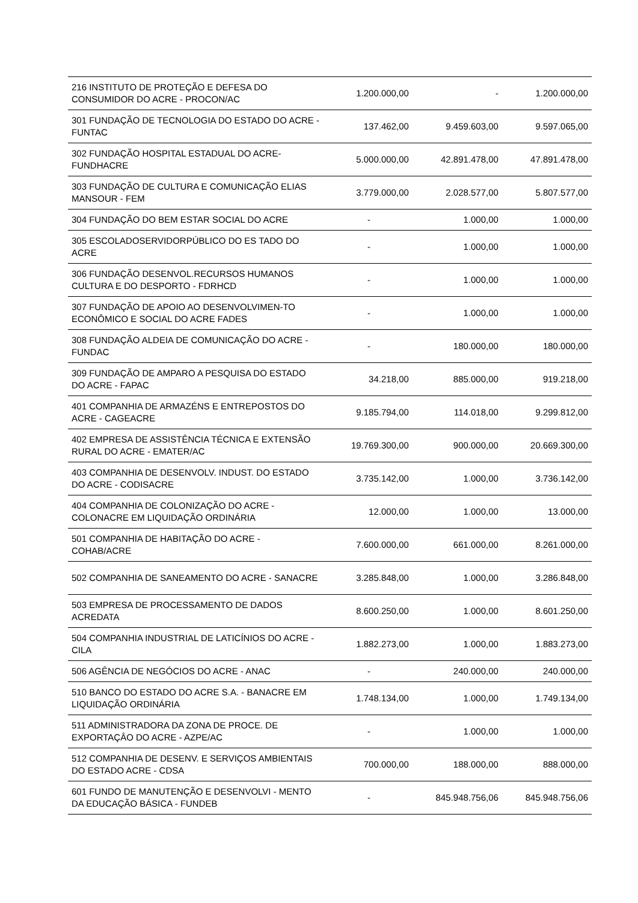| 216 INSTITUTO DE PROTEÇÃO E DEFESA DO CONSUMIDOR DO ACRE - PROCON/AC | 1.200.000,00 | - | 1.200.000,00 |
| 301 FUNDAÇÃO DE TECNOLOGIA DO ESTADO DO ACRE - FUNTAC | 137.462,00 | 9.459.603,00 | 9.597.065,00 |
| 302 FUNDAÇÃO HOSPITAL ESTADUAL DO ACRE-FUNDHACRE | 5.000.000,00 | 42.891.478,00 | 47.891.478,00 |
| 303 FUNDAÇÃO DE CULTURA E COMUNICAÇÃO ELIAS MANSOUR - FEM | 3.779.000,00 | 2.028.577,00 | 5.807.577,00 |
| 304 FUNDAÇÃO DO BEM ESTAR SOCIAL DO ACRE | - | 1.000,00 | 1.000,00 |
| 305 ESCOLADOSERVIDORPÚBLICO DO ES TADO DO ACRE | - | 1.000,00 | 1.000,00 |
| 306 FUNDAÇÃO DESENVOL.RECURSOS HUMANOS CULTURA E DO DESPORTO - FDRHCD | - | 1.000,00 | 1.000,00 |
| 307 FUNDAÇÃO DE APOIO AO DESENVOLVIMEN-TO ECONÔMICO E SOCIAL DO ACRE FADES | - | 1.000,00 | 1.000,00 |
| 308 FUNDAÇÃO ALDEIA DE COMUNICAÇÃO DO ACRE - FUNDAC | - | 180.000,00 | 180.000,00 |
| 309 FUNDAÇÃO DE AMPARO A PESQUISA DO ESTADO DO ACRE - FAPAC | 34.218,00 | 885.000,00 | 919.218,00 |
| 401 COMPANHIA DE ARMAZÉNS E ENTREPOSTOS DO ACRE - CAGEACRE | 9.185.794,00 | 114.018,00 | 9.299.812,00 |
| 402 EMPRESA DE ASSISTÊNCIA TÉCNICA E EXTENSÃO RURAL DO ACRE - EMATER/AC | 19.769.300,00 | 900.000,00 | 20.669.300,00 |
| 403 COMPANHIA DE DESENVOLV. INDUST. DO ESTADO DO ACRE - CODISACRE | 3.735.142,00 | 1.000,00 | 3.736.142,00 |
| 404 COMPANHIA DE COLONIZAÇÃO DO ACRE - COLONACRE EM LIQUIDAÇÃO ORDINÁRIA | 12.000,00 | 1.000,00 | 13.000,00 |
| 501 COMPANHIA DE HABITAÇÃO DO ACRE - COHAB/ACRE | 7.600.000,00 | 661.000,00 | 8.261.000,00 |
| 502 COMPANHIA DE SANEAMENTO DO ACRE - SANACRE | 3.285.848,00 | 1.000,00 | 3.286.848,00 |
| 503 EMPRESA DE PROCESSAMENTO DE DADOS ACREDATA | 8.600.250,00 | 1.000,00 | 8.601.250,00 |
| 504 COMPANHIA INDUSTRIAL DE LATICÍNIOS DO ACRE - CILA | 1.882.273,00 | 1.000,00 | 1.883.273,00 |
| 506 AGÊNCIA DE NEGÓCIOS DO ACRE - ANAC | - | 240.000,00 | 240.000,00 |
| 510 BANCO DO ESTADO DO ACRE S.A. - BANACRE EM LIQUIDAÇÃO ORDINÁRIA | 1.748.134,00 | 1.000,00 | 1.749.134,00 |
| 511 ADMINISTRADORA DA ZONA DE PROCE. DE EXPORTAÇÂO DO ACRE - AZPE/AC | - | 1.000,00 | 1.000,00 |
| 512 COMPANHIA DE DESENV. E SERVIÇOS AMBIENTAIS DO ESTADO ACRE - CDSA | 700.000,00 | 188.000,00 | 888.000,00 |
| 601 FUNDO DE MANUTENÇÃO E DESENVOLVI - MENTO DA EDUCAÇÃO BÁSICA - FUNDEB | - | 845.948.756,06 | 845.948.756,06 |